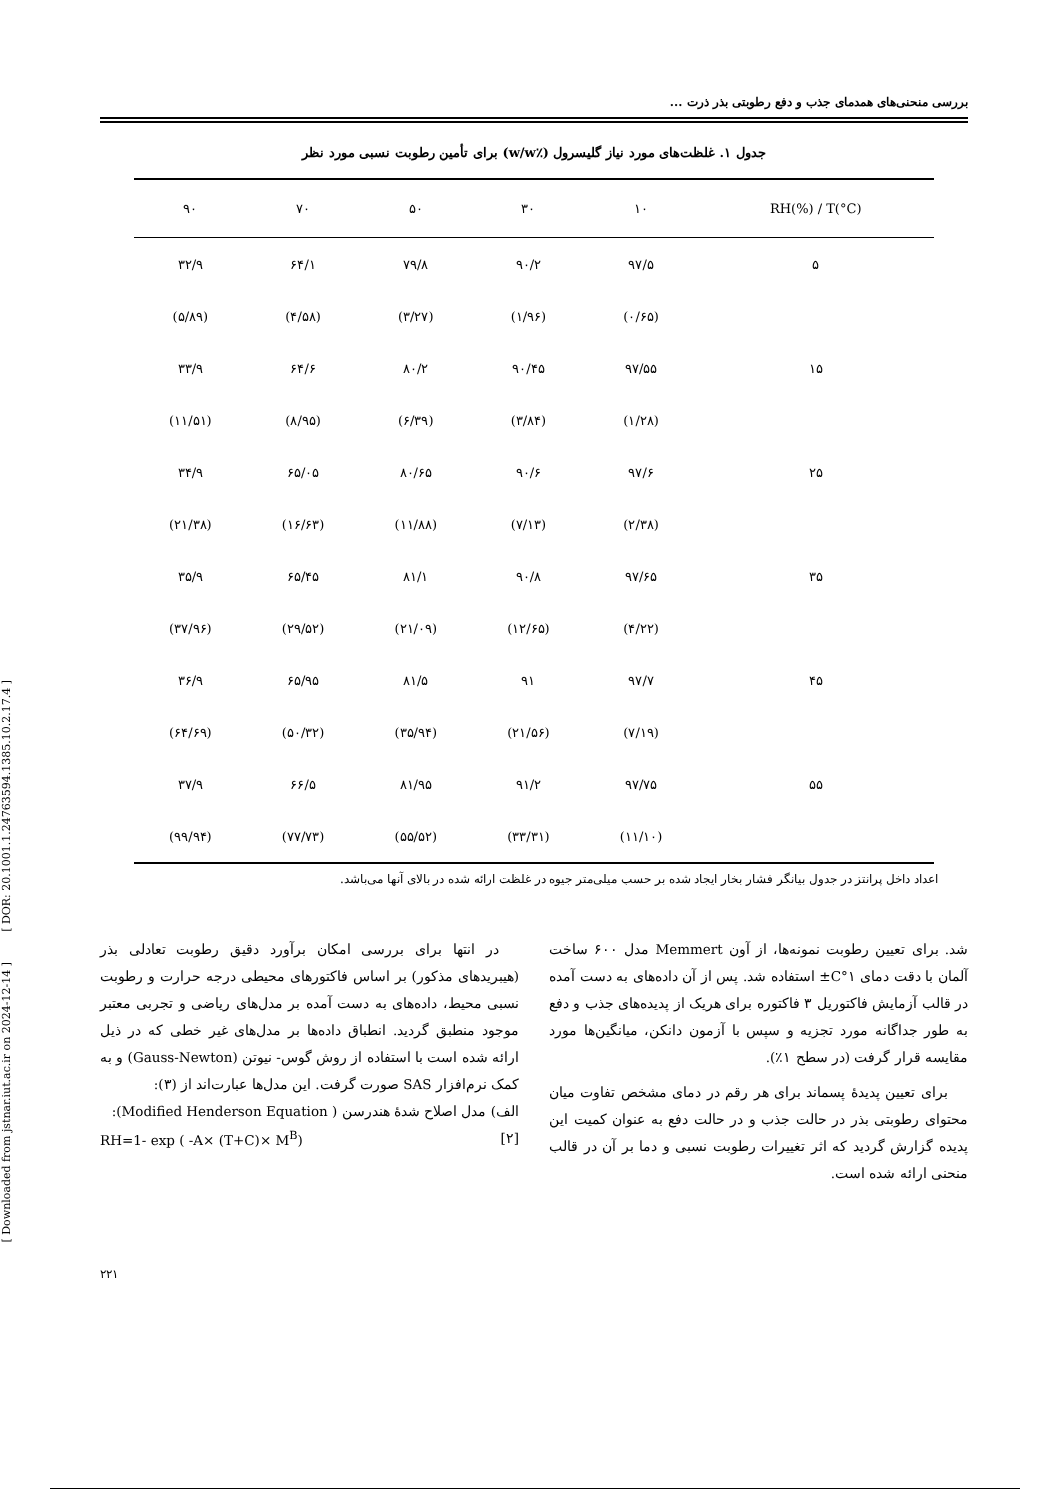[ DOR: 20.1001.1.24763594.1385.10.2.17.4 ]
[ Downloaded from jstnar.iut.ac.ir on 2024-12-14 ]
بررسی منحنی‌های همدمای جذب و دفع رطوبتی بذر ذرت ...
جدول ۱. غلظت‌های مورد نیاز گلیسرول (٪w/w) برای تأمین رطوبت نسبی مورد نظر
| RH(%) / T(°C) | ۱۰ | ۳۰ | ۵۰ | ۷۰ | ۹۰ |
| --- | --- | --- | --- | --- | --- |
| ۵ | ۹۷/۵ | ۹۰/۲ | ۷۹/۸ | ۶۴/۱ | ۳۲/۹ |
| | (۰/۶۵) | (۱/۹۶) | (۳/۲۷) | (۴/۵۸) | (۵/۸۹) |
| ۱۵ | ۹۷/۵۵ | ۹۰/۴۵ | ۸۰/۲ | ۶۴/۶ | ۳۳/۹ |
| | (۱/۲۸) | (۳/۸۴) | (۶/۳۹) | (۸/۹۵) | (۱۱/۵۱) |
| ۲۵ | ۹۷/۶ | ۹۰/۶ | ۸۰/۶۵ | ۶۵/۰۵ | ۳۴/۹ |
| | (۲/۳۸) | (۷/۱۳) | (۱۱/۸۸) | (۱۶/۶۳) | (۲۱/۳۸) |
| ۳۵ | ۹۷/۶۵ | ۹۰/۸ | ۸۱/۱ | ۶۵/۴۵ | ۳۵/۹ |
| | (۴/۲۲) | (۱۲/۶۵) | (۲۱/۰۹) | (۲۹/۵۲) | (۳۷/۹۶) |
| ۴۵ | ۹۷/۷ | ۹۱ | ۸۱/۵ | ۶۵/۹۵ | ۳۶/۹ |
| | (۷/۱۹) | (۲۱/۵۶) | (۳۵/۹۴) | (۵۰/۳۲) | (۶۴/۶۹) |
| ۵۵ | ۹۷/۷۵ | ۹۱/۲ | ۸۱/۹۵ | ۶۶/۵ | ۳۷/۹ |
| | (۱۱/۱۰) | (۳۳/۳۱) | (۵۵/۵۲) | (۷۷/۷۳) | (۹۹/۹۴) |
اعداد داخل پرانتز در جدول بیانگر فشار بخار ایجاد شده بر حسب میلی‌متر جیوه در غلظت ارائه شده در بالای آنها می‌باشد.
شد. برای تعیین رطوبت نمونه‌ها، از آون Memmert مدل ۶۰۰ ساخت آلمان با دقت دمای ۱°C± استفاده شد. پس از آن داده‌های به دست آمده در قالب آزمایش فاکتوریل ۳ فاکتوره برای هریک از پدیده‌های جذب و دفع به طور جداگانه مورد تجزیه و سپس با آزمون دانکن، میانگین‌ها مورد مقایسه قرار گرفت (در سطح ۱٪).
برای تعیین پدیدهٔ پسماند برای هر رقم در دمای مشخص تفاوت میان محتوای رطوبتی بذر در حالت جذب و در حالت دفع به عنوان کمیت این پدیده گزارش گردید که اثر تغییرات رطوبت نسبی و دما بر آن در قالب منحنی ارائه شده است.
در انتها برای بررسی امکان برآورد دقیق رطوبت تعادلی بذر (هیبریدهای مذکور) بر اساس فاکتورهای محیطی درجه حرارت و رطوبت نسبی محیط، داده‌های به دست آمده بر مدل‌های ریاضی و تجربی معتبر موجود منطبق گردید. انطباق داده‌ها بر مدل‌های غیر خطی که در ذیل ارائه شده است با استفاده از روش گوس- نیوتن (Gauss-Newton) و به کمک نرم‌افزار SAS صورت گرفت. این مدل‌ها عبارت‌اند از (۳):
الف) مدل اصلاح شدهٔ هندرسن ( Modified Henderson Equation):
[۲] RH=1- exp ( -A× (T+C)× M<sup>B</sup>)
۲۲۱